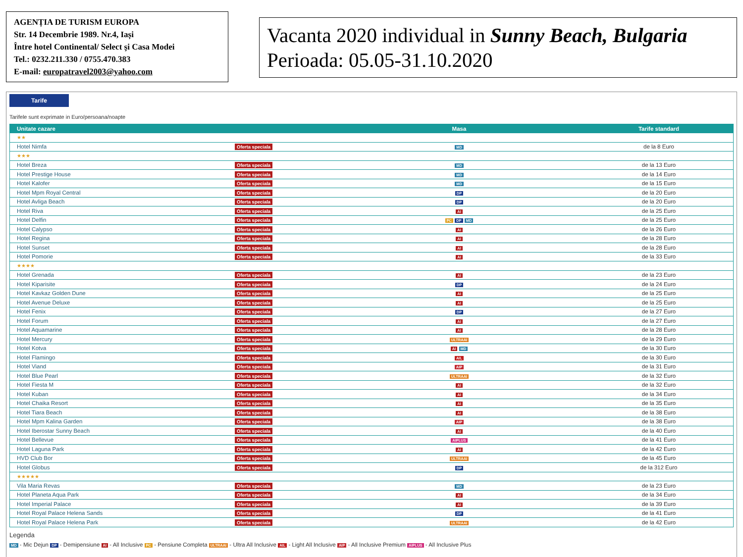AGENȚIA DE TURISM EUROPA
Str. 14 Decembrie 1989. Nr.4, Iași
Între hotel Continental/ Select şi Casa Modei
Tel.: 0232.211.330 / 0755.470.383
E-mail: europatravel2003@yahoo.com
Vacanta 2020 individual in Sunny Beach, Bulgaria
Perioada: 05.05-31.10.2020
Tarife
Tarifele sunt exprimate in Euro/persoana/noapte
| Unitate cazare | | Masa | Tarife standard |
| --- | --- | --- | --- |
| ★★ | | | |
| Hotel Nimfa | Oferta speciala | MD | de la 8 Euro |
| ★★★ | | | |
| Hotel Breza | Oferta speciala | MD | de la 13 Euro |
| Hotel Prestige House | Oferta speciala | MD | de la 14 Euro |
| Hotel Kalofer | Oferta speciala | MD | de la 15 Euro |
| Hotel Mpm Royal Central | Oferta speciala | DP | de la 20 Euro |
| Hotel Avliga Beach | Oferta speciala | DP | de la 20 Euro |
| Hotel Riva | Oferta speciala | AI | de la 25 Euro |
| Hotel Delfin | Oferta speciala | PC DP MD | de la 25 Euro |
| Hotel Calypso | Oferta speciala | AI | de la 26 Euro |
| Hotel Regina | Oferta speciala | AI | de la 28 Euro |
| Hotel Sunset | Oferta speciala | AI | de la 28 Euro |
| Hotel Pomorie | Oferta speciala | AI | de la 33 Euro |
| ★★★★ | | | |
| Hotel Grenada | Oferta speciala | AI | de la 23 Euro |
| Hotel Kiparisite | Oferta speciala | DP | de la 24 Euro |
| Hotel Kavkaz Golden Dune | Oferta speciala | AI | de la 25 Euro |
| Hotel Avenue Deluxe | Oferta speciala | AI | de la 25 Euro |
| Hotel Fenix | Oferta speciala | DP | de la 27 Euro |
| Hotel Forum | Oferta speciala | AI | de la 27 Euro |
| Hotel Aquamarine | Oferta speciala | AI | de la 28 Euro |
| Hotel Mercury | Oferta speciala | ULTRAAI | de la 29 Euro |
| Hotel Kotva | Oferta speciala | AI MD | de la 30 Euro |
| Hotel Flamingo | Oferta speciala | AIL | de la 30 Euro |
| Hotel Viand | Oferta speciala | AIP | de la 31 Euro |
| Hotel Blue Pearl | Oferta speciala | ULTRAAI | de la 32 Euro |
| Hotel Fiesta M | Oferta speciala | AI | de la 32 Euro |
| Hotel Kuban | Oferta speciala | AI | de la 34 Euro |
| Hotel Chaika Resort | Oferta speciala | AI | de la 35 Euro |
| Hotel Tiara Beach | Oferta speciala | AI | de la 38 Euro |
| Hotel Mpm Kalina Garden | Oferta speciala | AIP | de la 38 Euro |
| Hotel Iberostar Sunny Beach | Oferta speciala | AI | de la 40 Euro |
| Hotel Bellevue | Oferta speciala | AIPLUS | de la 41 Euro |
| Hotel Laguna Park | Oferta speciala | AI | de la 42 Euro |
| HVD Club Bor | Oferta speciala | ULTRAAI | de la 45 Euro |
| Hotel Globus | Oferta speciala | DP | de la 312 Euro |
| ★★★★★ | | | |
| Vila Maria Revas | Oferta speciala | MD | de la 23 Euro |
| Hotel Planeta Aqua Park | Oferta speciala | AI | de la 34 Euro |
| Hotel Imperial Palace | Oferta speciala | AI | de la 39 Euro |
| Hotel Royal Palace Helena Sands | Oferta speciala | DP | de la 41 Euro |
| Hotel Royal Palace Helena Park | Oferta speciala | ULTRAAI | de la 42 Euro |
Legenda
MD - Mic Dejun DP - Demipensiune AI - All Inclusive PC - Pensiune Completa ULTRAAI - Ultra All Inclusive AIL - Light All Inclusive AIP - All Inclusive Premium AIPLUS - All Inclusive Plus